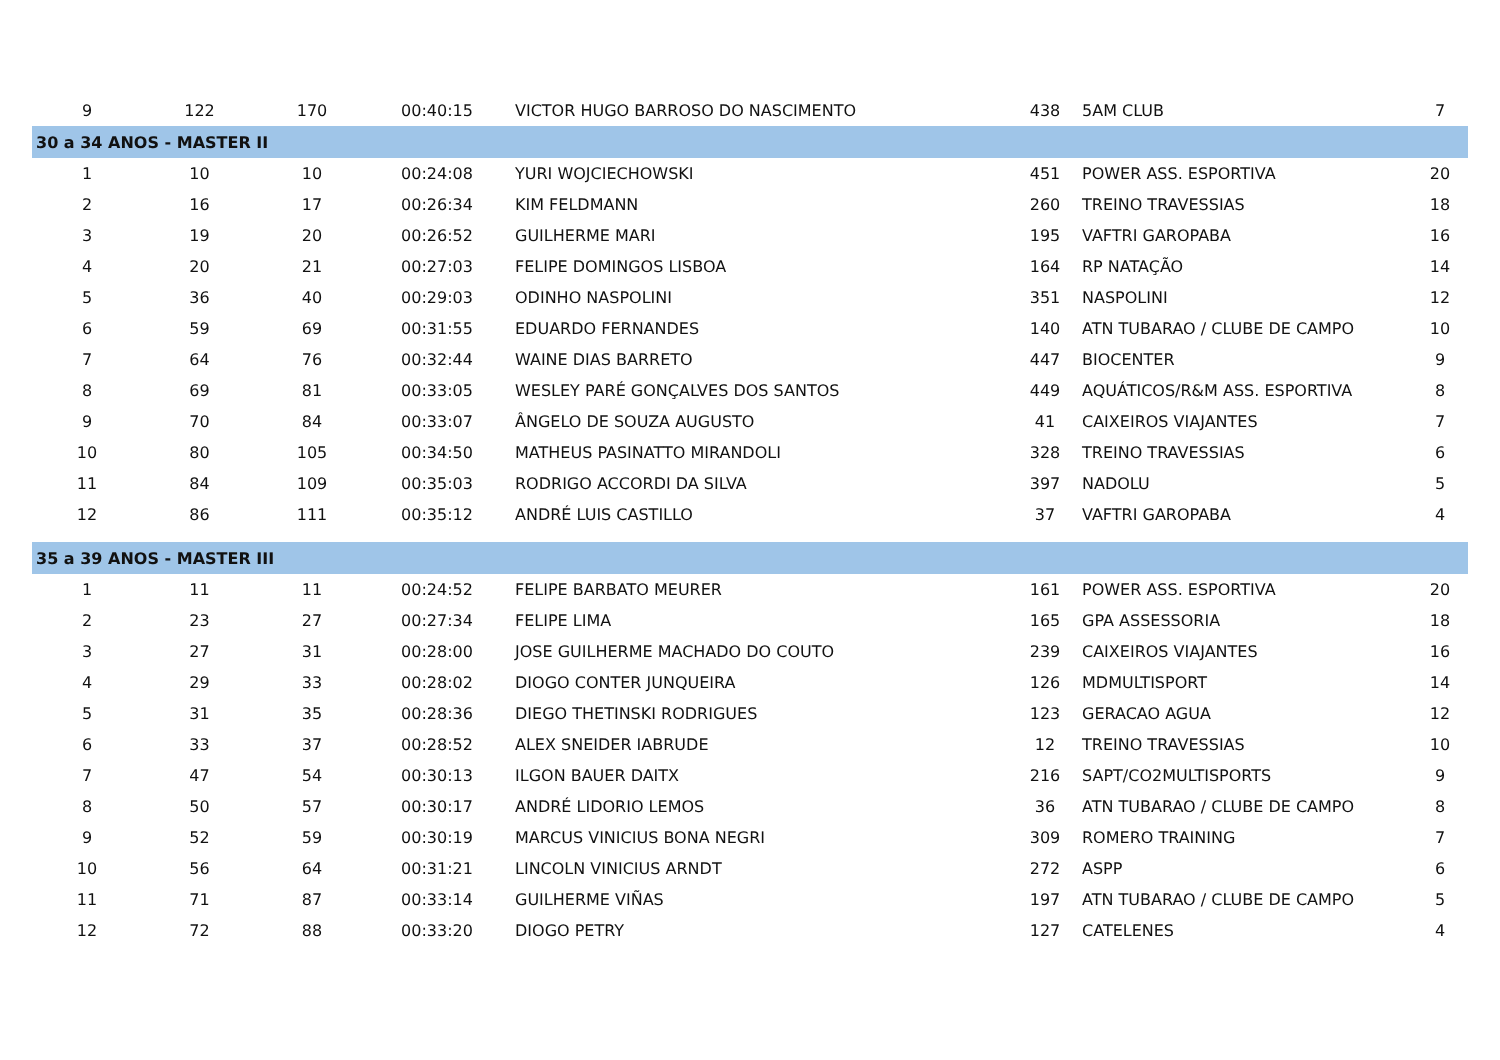| 9 | 122 | 170 | 00:40:15 | VICTOR HUGO BARROSO DO NASCIMENTO | 438 | 5AM CLUB | 7 |
| 30 a 34 ANOS - MASTER II | | | | | | | |
| 1 | 10 | 10 | 00:24:08 | YURI WOJCIECHOWSKI | 451 | POWER ASS. ESPORTIVA | 20 |
| 2 | 16 | 17 | 00:26:34 | KIM FELDMANN | 260 | TREINO TRAVESSIAS | 18 |
| 3 | 19 | 20 | 00:26:52 | GUILHERME MARI | 195 | VAFTRI GAROPABA | 16 |
| 4 | 20 | 21 | 00:27:03 | FELIPE DOMINGOS LISBOA | 164 | RP NATAÇÃO | 14 |
| 5 | 36 | 40 | 00:29:03 | ODINHO NASPOLINI | 351 | NASPOLINI | 12 |
| 6 | 59 | 69 | 00:31:55 | EDUARDO FERNANDES | 140 | ATN TUBARAO / CLUBE DE CAMPO | 10 |
| 7 | 64 | 76 | 00:32:44 | WAINE DIAS BARRETO | 447 | BIOCENTER | 9 |
| 8 | 69 | 81 | 00:33:05 | WESLEY PARÉ GONÇALVES DOS SANTOS | 449 | AQUÁTICOS/R&M ASS. ESPORTIVA | 8 |
| 9 | 70 | 84 | 00:33:07 | ÂNGELO DE SOUZA AUGUSTO | 41 | CAIXEIROS VIAJANTES | 7 |
| 10 | 80 | 105 | 00:34:50 | MATHEUS PASINATTO MIRANDOLI | 328 | TREINO TRAVESSIAS | 6 |
| 11 | 84 | 109 | 00:35:03 | RODRIGO ACCORDI DA SILVA | 397 | NADOLU | 5 |
| 12 | 86 | 111 | 00:35:12 | ANDRÉ LUIS CASTILLO | 37 | VAFTRI GAROPABA | 4 |
| 35 a 39 ANOS - MASTER III | | | | | | | |
| 1 | 11 | 11 | 00:24:52 | FELIPE BARBATO MEURER | 161 | POWER ASS. ESPORTIVA | 20 |
| 2 | 23 | 27 | 00:27:34 | FELIPE LIMA | 165 | GPA ASSESSORIA | 18 |
| 3 | 27 | 31 | 00:28:00 | JOSE GUILHERME MACHADO DO COUTO | 239 | CAIXEIROS VIAJANTES | 16 |
| 4 | 29 | 33 | 00:28:02 | DIOGO CONTER JUNQUEIRA | 126 | MDMULTISPORT | 14 |
| 5 | 31 | 35 | 00:28:36 | DIEGO THETINSKI RODRIGUES | 123 | GERACAO AGUA | 12 |
| 6 | 33 | 37 | 00:28:52 | ALEX SNEIDER IABRUDE | 12 | TREINO TRAVESSIAS | 10 |
| 7 | 47 | 54 | 00:30:13 | ILGON BAUER DAITX | 216 | SAPT/CO2MULTISPORTS | 9 |
| 8 | 50 | 57 | 00:30:17 | ANDRÉ LIDORIO LEMOS | 36 | ATN TUBARAO / CLUBE DE CAMPO | 8 |
| 9 | 52 | 59 | 00:30:19 | MARCUS VINICIUS BONA NEGRI | 309 | ROMERO TRAINING | 7 |
| 10 | 56 | 64 | 00:31:21 | LINCOLN VINICIUS ARNDT | 272 | ASPP | 6 |
| 11 | 71 | 87 | 00:33:14 | GUILHERME VIÑAS | 197 | ATN TUBARAO / CLUBE DE CAMPO | 5 |
| 12 | 72 | 88 | 00:33:20 | DIOGO PETRY | 127 | CATELENES | 4 |